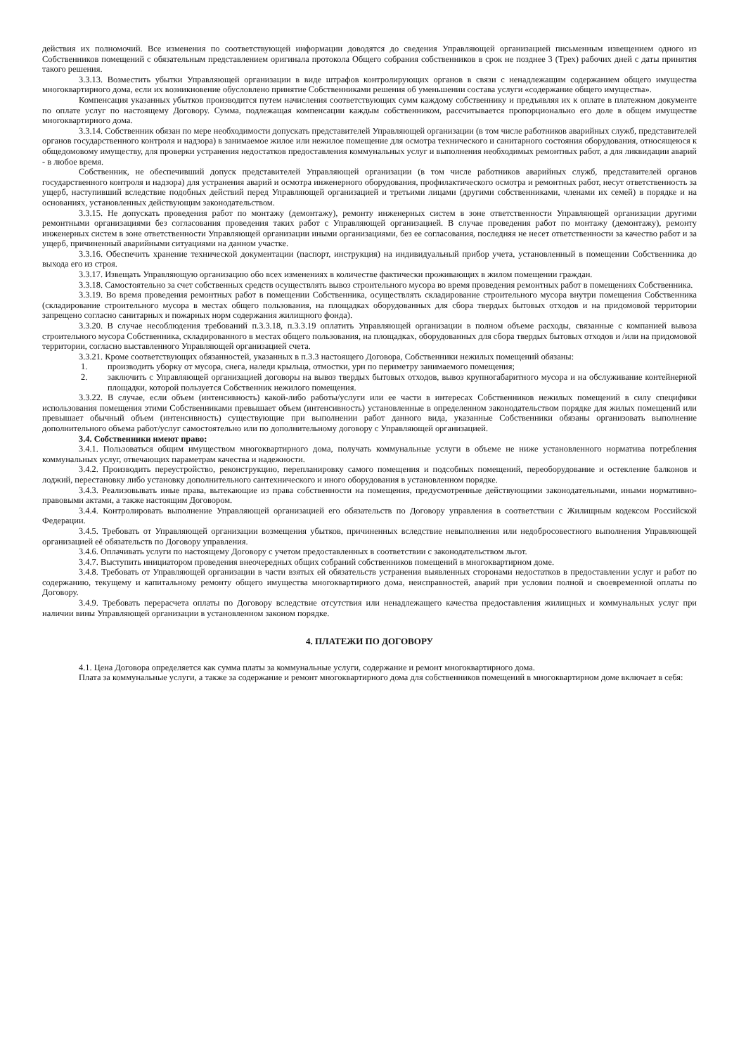действия их полномочий. Все изменения по соответствующей информации доводятся до сведения Управляющей организацией письменным извещением одного из Собственников помещений с обязательным представлением оригинала протокола Общего собрания собственников в срок не позднее 3 (Трех) рабочих дней с даты принятия такого решения.
3.3.13. Возместить убытки Управляющей организации в виде штрафов контролирующих органов в связи с ненадлежащим содержанием общего имущества многоквартирного дома, если их возникновение обусловлено принятие Собственниками решения об уменьшении состава услуги «содержание общего имущества».
Компенсация указанных убытков производится путем начисления соответствующих сумм каждому собственнику и предъявляя их к оплате в платежном документе по оплате услуг по настоящему Договору. Сумма, подлежащая компенсации каждым собственником, рассчитывается пропорционально его доле в общем имуществе многоквартирного дома.
3.3.14. Собственник обязан по мере необходимости допускать представителей Управляющей организации (в том числе работников аварийных служб, представителей органов государственного контроля и надзора) в занимаемое жилое или нежилое помещение для осмотра технического и санитарного состояния оборудования, относящеюся к общедомовому имуществу, для проверки устранения недостатков предоставления коммунальных услуг и выполнения необходимых ремонтных работ, а для ликвидации аварий - в любое время.
Собственник, не обеспечивший допуск представителей Управляющей организации (в том числе работников аварийных служб, представителей органов государственного контроля и надзора) для устранения аварий и осмотра инженерного оборудования, профилактического осмотра и ремонтных работ, несут ответственность за ущерб, наступивший вследствие подобных действий перед Управляющей организацией и третьими лицами (другими собственниками, членами их семей) в порядке и на основаниях, установленных действующим законодательством.
3.3.15. Не допускать проведения работ по монтажу (демонтажу), ремонту инженерных систем в зоне ответственности Управляющей организации другими ремонтными организациями без согласования проведения таких работ с Управляющей организацией. В случае проведения работ по монтажу (демонтажу), ремонту инженерных систем в зоне ответственности Управляющей организации иными организациями, без ее согласования, последняя не несет ответственности за качество работ и за ущерб, причиненный аварийными ситуациями на данном участке.
3.3.16. Обеспечить хранение технической документации (паспорт, инструкция) на индивидуальный прибор учета, установленный в помещении Собственника до выхода его из строя.
3.3.17. Извещать Управляющую организацию обо всех изменениях в количестве фактически проживающих в жилом помещении граждан.
3.3.18. Самостоятельно за счет собственных средств осуществлять вывоз строительного мусора во время проведения ремонтных работ в помещениях Собственника.
3.3.19. Во время проведения ремонтных работ в помещении Собственника, осуществлять складирование строительного мусора внутри помещения Собственника (складирование строительного мусора в местах общего пользования, на площадках оборудованных для сбора твердых бытовых отходов и на придомовой территории запрещено согласно санитарных и пожарных норм содержания жилищного фонда).
3.3.20. В случае несоблюдения требований п.3.3.18, п.3.3.19 оплатить Управляющей организации в полном объеме расходы, связанные с компанией вывоза строительного мусора Собственника, складированного в местах общего пользования, на площадках, оборудованных для сбора твердых бытовых отходов и /или на придомовой территории, согласно выставленного Управляющей организацией счета.
3.3.21. Кроме соответствующих обязанностей, указанных в п.3.3 настоящего Договора, Собственники нежилых помещений обязаны:
1. производить уборку от мусора, снега, наледи крыльца, отмостки, урн по периметру занимаемого помещения;
2. заключить с Управляющей организацией договоры на вывоз твердых бытовых отходов, вывоз крупногабаритного мусора и на обслуживание контейнерной площадки, которой пользуется Собственник нежилого помещения.
3.3.22. В случае, если объем (интенсивность) какой-либо работы/услуги или ее части в интересах Собственников нежилых помещений в силу специфики использования помещения этими Собственниками превышает объем (интенсивность) установленные в определенном законодательством порядке для жилых помещений или превышает обычный объем (интенсивность) существующие при выполнении работ данного вида, указанные Собственники обязаны организовать выполнение дополнительного объема работ/услуг самостоятельно или по дополнительному договору с Управляющей организацией.
3.4. Собственники имеют право:
3.4.1. Пользоваться общим имуществом многоквартирного дома, получать коммунальные услуги в объеме не ниже установленного норматива потребления коммунальных услуг, отвечающих параметрам качества и надежности.
3.4.2. Производить переустройство, реконструкцию, перепланировку самого помещения и подсобных помещений, переоборудование и остекление балконов и лоджий, перестановку либо установку дополнительного сантехнического и иного оборудования в установленном порядке.
3.4.3. Реализовывать иные права, вытекающие из права собственности на помещения, предусмотренные действующими законодательными, иными нормативно-правовыми актами, а также настоящим Договором.
3.4.4. Контролировать выполнение Управляющей организацией его обязательств по Договору управления в соответствии с Жилищным кодексом Российской Федерации.
3.4.5. Требовать от Управляющей организации возмещения убытков, причиненных вследствие невыполнения или недобросовестного выполнения Управляющей организацией её обязательств по Договору управления.
3.4.6. Оплачивать услуги по настоящему Договору с учетом предоставленных в соответствии с законодательством льгот.
3.4.7. Выступить инициатором проведения внеочередных общих собраний собственников помещений в многоквартирном доме.
3.4.8. Требовать от Управляющей организации в части взятых ей обязательств устранения выявленных сторонами недостатков в предоставлении услуг и работ по содержанию, текущему и капитальному ремонту общего имущества многоквартирного дома, неисправностей, аварий при условии полной и своевременной оплаты по Договору.
3.4.9. Требовать перерасчета оплаты по Договору вследствие отсутствия или ненадлежащего качества предоставления жилищных и коммунальных услуг при наличии вины Управляющей организации в установленном законом порядке.
4. ПЛАТЕЖИ ПО ДОГОВОРУ
4.1. Цена Договора определяется как сумма платы за коммунальные услуги, содержание и ремонт многоквартирного дома.
Плата за коммунальные услуги, а также за содержание и ремонт многоквартирного дома для собственников помещений в многоквартирном доме включает в себя: